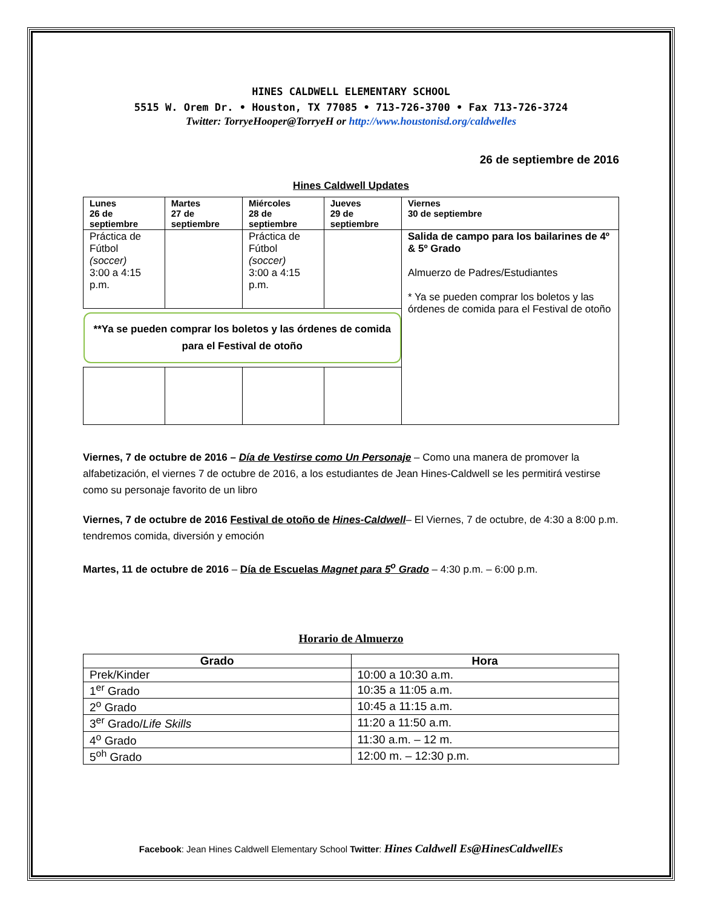HINES CALDWELL ELEMENTARY SCHOOL
5515 W. Orem Dr. • Houston, TX 77085 • 713-726-3700 • Fax 713-726-3724
Twitter: TorryeHooper@TorryeH or http://www.houstonisd.org/caldwelles
26 de septiembre de 2016
Hines Caldwell Updates
| Lunes 26 de septiembre | Martes 27 de septiembre | Miércoles 28 de septiembre | Jueves 29 de septiembre | Viernes 30 de septiembre |
| --- | --- | --- | --- | --- |
| Práctica de Fútbol (soccer) 3:00 a 4:15 p.m. | | Práctica de Fútbol (soccer) 3:00 a 4:15 p.m. | | Salida de campo para los bailarines de 4º & 5º Grado Almuerzo de Padres/Estudiantes * Ya se pueden comprar los boletos y las órdenes de comida para el Festival de otoño |
| **Ya se pueden comprar los boletos y las órdenes de comida para el Festival de otoño | | | | |
Viernes, 7 de octubre de 2016 – Día de Vestirse como Un Personaje – Como una manera de promover la alfabetización, el viernes 7 de octubre de 2016, a los estudiantes de Jean Hines-Caldwell se les permitirá vestirse como su personaje favorito de un libro
Viernes, 7 de octubre de 2016 Festival de otoño de Hines-Caldwell– El Viernes, 7 de octubre, de 4:30 a 8:00 p.m. tendremos comida, diversión y emoción
Martes, 11 de octubre de 2016 – Día de Escuelas Magnet para 5<sup>o</sup> Grado – 4:30 p.m. – 6:00 p.m.
Horario de Almuerzo
| Grado | Hora |
| --- | --- |
| Prek/Kinder | 10:00 a 10:30 a.m. |
| 1<sup>er</sup> Grado | 10:35 a 11:05 a.m. |
| 2<sup>o</sup> Grado | 10:45 a 11:15 a.m. |
| 3<sup>er</sup> Grado/ Life Skills | 11:20 a 11:50 a.m. |
| 4<sup>o</sup> Grado | 11:30 a.m. – 12 m. |
| 5<sup>oh</sup> Grado | 12:00 m. – 12:30 p.m. |
Facebook: Jean Hines Caldwell Elementary School Twitter: Hines Caldwell Es@HinesCaldwellEs